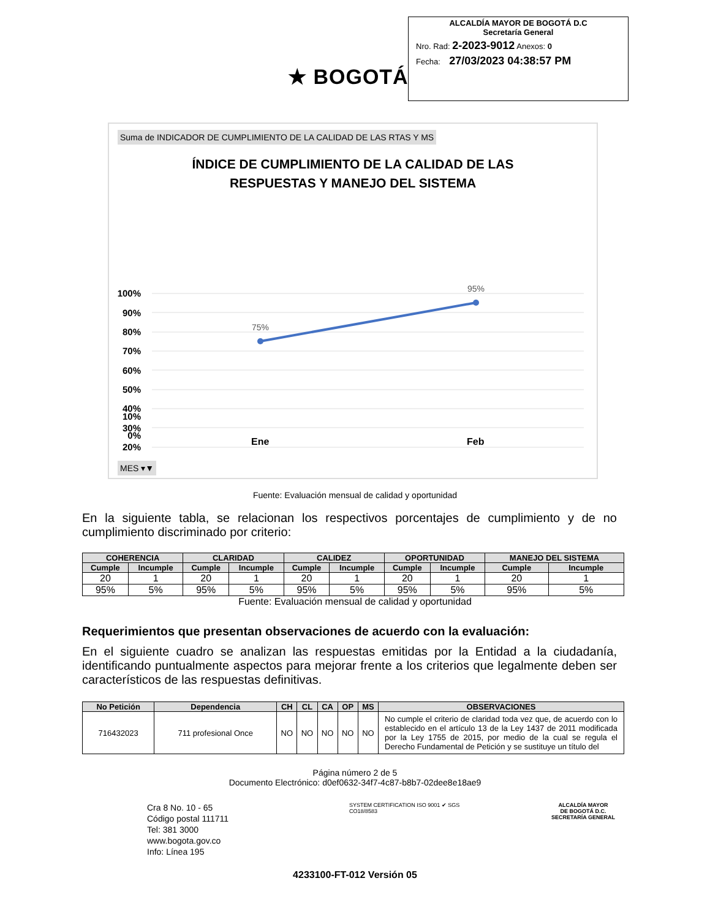★ BOGOTÁ
ALCALDÍA MAYOR DE BOGOTÁ D.C
Secretaría General
Nro. Rad: 2-2023-9012 Anexos: 0
Fecha: 27/03/2023 04:38:57 PM
Suma de INDICADOR DE CUMPLIMIENTO DE LA CALIDAD DE LAS RTAS Y MS
ÍNDICE DE CUMPLIMIENTO DE LA CALIDAD DE LAS
RESPUESTAS Y MANEJO DEL SISTEMA
100%
90%
80%
70%
60%
50%
40%
30%
20%
75%
95%
10%
0%
Ene Feb
MES ▾▼
Fuente: Evaluación mensual de calidad y oportunidad
En la siguiente tabla, se relacionan los respectivos porcentajes de cumplimiento y de no cumplimiento discriminado por criterio:
| COHERENCIA | | CLARIDAD | | CALIDEZ | | OPORTUNIDAD | | MANEJO DEL SISTEMA | |
| --- | --- | --- | --- | --- | --- | --- | --- | --- | --- |
| Cumple | Incumple | Cumple | Incumple | Cumple | Incumple | Cumple | Incumple | Cumple | Incumple |
| 20 | 1 | 20 | 1 | 20 | 1 | 20 | 1 | 20 | 1 |
| 95% | 5% | 95% | 5% | 95% | 5% | 95% | 5% | 95% | 5% |
Fuente: Evaluación mensual de calidad y oportunidad
Requerimientos que presentan observaciones de acuerdo con la evaluación:
En el siguiente cuadro se analizan las respuestas emitidas por la Entidad a la ciudadanía, identificando puntualmente aspectos para mejorar frente a los criterios que legalmente deben ser característicos de las respuestas definitivas.
| No Petición | Dependencia | CH | CL | CA | OP | MS | OBSERVACIONES |
| --- | --- | --- | --- | --- | --- | --- | --- |
| 716432023 | 711 profesional Once | NO | NO | NO | NO | NO | No cumple el criterio de claridad toda vez que, de acuerdo con lo establecido en el artículo 13 de la Ley 1437 de 2011 modificada por la Ley 1755 de 2015, por medio de la cual se regula el Derecho Fundamental de Petición y se sustituye un título del |
Página número 2 de 5
Documento Electrónico: d0ef0632-34f7-4c87-b8b7-02dee8e18ae9
Cra 8 No. 10 - 65
Código postal 111711
Tel: 381 3000
www.bogota.gov.co
Info: Línea 195
SYSTEM CERTIFICATION ISO 9001 ✔ SGS
CO18/8583
ALCALDÍA MAYOR
DE BOGOTÁ D.C.
SECRETARÍA GENERAL
4233100-FT-012 Versión 05